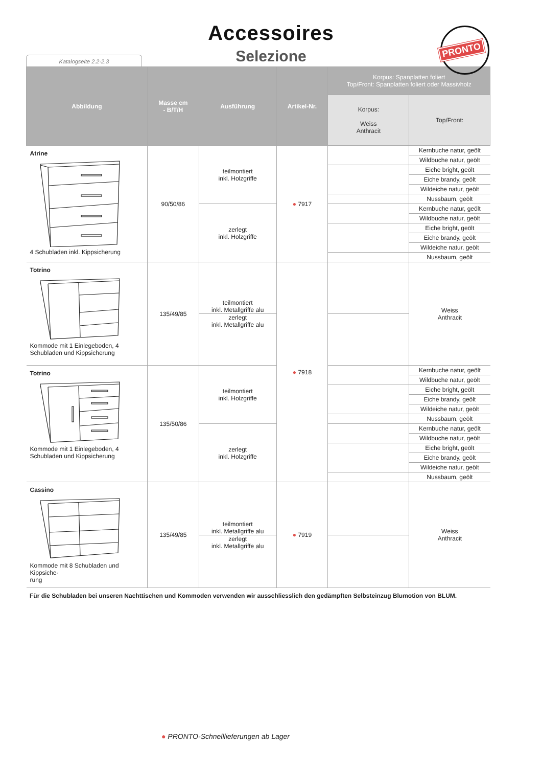Accessoires
Selezione
PRONTO
Katalogseite 2.2-2.3
| Abbildung | Masse cm - B/T/H | Ausführung | Artikel-Nr. | Korpus: Spanplatten foliert Top/Front: Spanplatten foliert oder Massivholz | |
| --- | --- | --- | --- | --- | --- |
| | | | | Korpus: Weiss Anthracit | Top/Front: |
| Atrine 4 Schubladen inkl. Kippsicherung | 90/50/86 | teilmontiert inkl. Holzgriffe | ● 7917 | | Kernbuche natur, geölt |
| | | | | | Wildbuche natur, geölt |
| | | | | | Eiche bright, geölt |
| | | | | | Eiche brandy, geölt |
| | | | | | Wildeiche natur, geölt |
| | | | | | Nussbaum, geölt |
| | | zerlegt inkl. Holzgriffe | | | Kernbuche natur, geölt |
| | | | | | Wildbuche natur, geölt |
| | | | | | Eiche bright, geölt |
| | | | | | Eiche brandy, geölt |
| | | | | | Wildeiche natur, geölt |
| | | | | | Nussbaum, geölt |
| Totrino Kommode mit 1 Einlegeboden, 4 Schubladen und Kippsicherung | 135/49/85 | teilmontiert inkl. Metallgriffe alu | ● 7918 | | Weiss Anthracit |
| | | zerlegt inkl. Metallgriffe alu | | | |
| Totrino Kommode mit 1 Einlegeboden, 4 Schubladen und Kippsicherung | 135/50/86 | teilmontiert inkl. Holzgriffe | | | Kernbuche natur, geölt |
| | | | | | Wildbuche natur, geölt |
| | | | | | Eiche bright, geölt |
| | | | | | Eiche brandy, geölt |
| | | | | | Wildeiche natur, geölt |
| | | | | | Nussbaum, geölt |
| | | zerlegt inkl. Holzgriffe | | | Kernbuche natur, geölt |
| | | | | | Wildbuche natur, geölt |
| | | | | | Eiche bright, geölt |
| | | | | | Eiche brandy, geölt |
| | | | | | Wildeiche natur, geölt |
| | | | | | Nussbaum, geölt |
| Cassino Kommode mit 8 Schubladen und Kippsiche- rung | 135/49/85 | teilmontiert inkl. Metallgriffe alu | ● 7919 | | Weiss Anthracit |
| | | zerlegt inkl. Metallgriffe alu | | | |
Für die Schubladen bei unseren Nachttischen und Kommoden verwenden wir ausschliesslich den gedämpften Selbsteinzug Blumotion von BLUM.
● PRONTO-Schnelllieferungen ab Lager